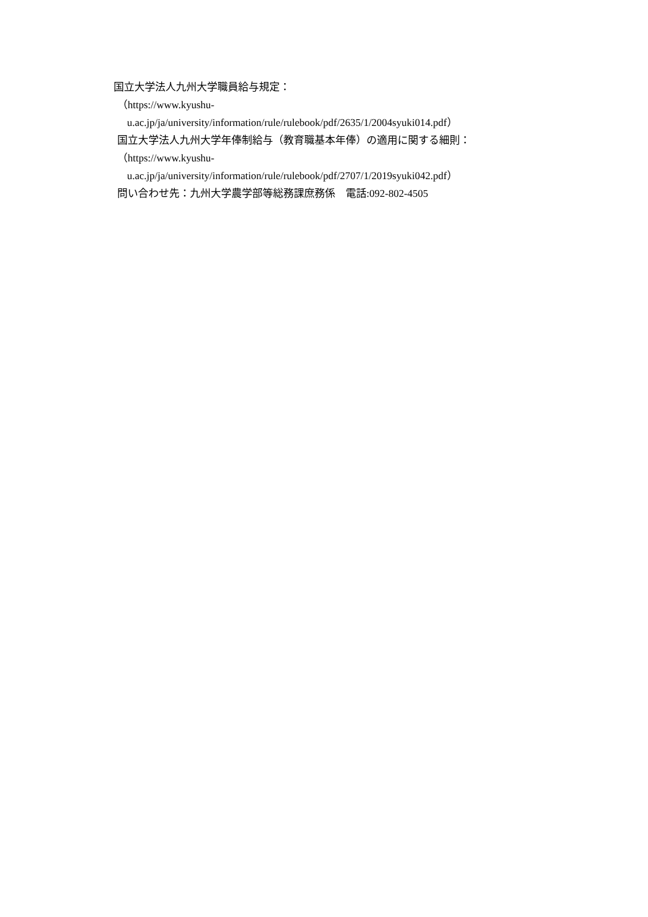国立大学法人九州大学職員給与規定：
（https://www.kyushu-
u.ac.jp/ja/university/information/rule/rulebook/pdf/2635/1/2004syuki014.pdf）
国立大学法人九州大学年俸制給与（教育職基本年俸）の適用に関する細則：
（https://www.kyushu-
u.ac.jp/ja/university/information/rule/rulebook/pdf/2707/1/2019syuki042.pdf）
問い合わせ先：九州大学農学部等総務課庶務係　電話:092-802-4505